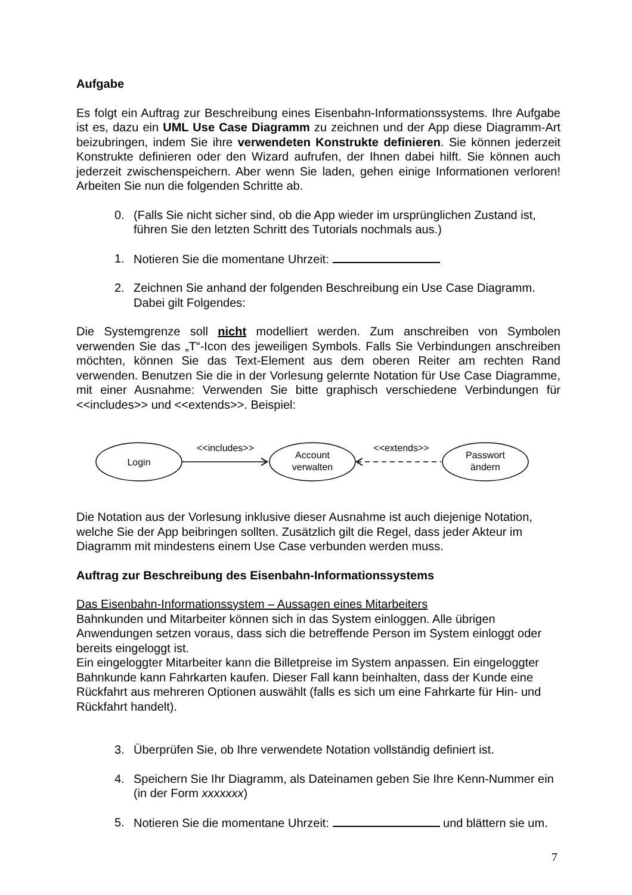Aufgabe
Es folgt ein Auftrag zur Beschreibung eines Eisenbahn-Informationssystems. Ihre Aufgabe ist es, dazu ein UML Use Case Diagramm zu zeichnen und der App diese Diagramm-Art beizubringen, indem Sie ihre verwendeten Konstrukte definieren. Sie können jederzeit Konstrukte definieren oder den Wizard aufrufen, der Ihnen dabei hilft. Sie können auch jederzeit zwischenspeichern. Aber wenn Sie laden, gehen einige Informationen verloren! Arbeiten Sie nun die folgenden Schritte ab.
0. (Falls Sie nicht sicher sind, ob die App wieder im ursprünglichen Zustand ist, führen Sie den letzten Schritt des Tutorials nochmals aus.)
1. Notieren Sie die momentane Uhrzeit:
2. Zeichnen Sie anhand der folgenden Beschreibung ein Use Case Diagramm. Dabei gilt Folgendes:
Die Systemgrenze soll nicht modelliert werden. Zum anschreiben von Symbolen verwenden Sie das „T“-Icon des jeweiligen Symbols. Falls Sie Verbindungen anschreiben möchten, können Sie das Text-Element aus dem oberen Reiter am rechten Rand verwenden. Benutzen Sie die in der Vorlesung gelernte Notation für Use Case Diagramme, mit einer Ausnahme: Verwenden Sie bitte graphisch verschiedene Verbindungen für <<includes>> und <<extends>>. Beispiel:
Login
<<includes>>
Account
verwalten
<<extends>>
Passwort
ändern
Die Notation aus der Vorlesung inklusive dieser Ausnahme ist auch diejenige Notation, welche Sie der App beibringen sollten. Zusätzlich gilt die Regel, dass jeder Akteur im Diagramm mit mindestens einem Use Case verbunden werden muss.
Auftrag zur Beschreibung des Eisenbahn-Informationssystems
Das Eisenbahn-Informationssystem – Aussagen eines Mitarbeiters
Bahnkunden und Mitarbeiter können sich in das System einloggen. Alle übrigen Anwendungen setzen voraus, dass sich die betreffende Person im System einloggt oder bereits eingeloggt ist.
Ein eingeloggter Mitarbeiter kann die Billetpreise im System anpassen. Ein eingeloggter Bahnkunde kann Fahrkarten kaufen. Dieser Fall kann beinhalten, dass der Kunde eine Rückfahrt aus mehreren Optionen auswählt (falls es sich um eine Fahrkarte für Hin- und Rückfahrt handelt).
3. Überprüfen Sie, ob Ihre verwendete Notation vollständig definiert ist.
4. Speichern Sie Ihr Diagramm, als Dateinamen geben Sie Ihre Kenn-Nummer ein (in der Form xxxxxxx)
5. Notieren Sie die momentane Uhrzeit: und blättern sie um.
7